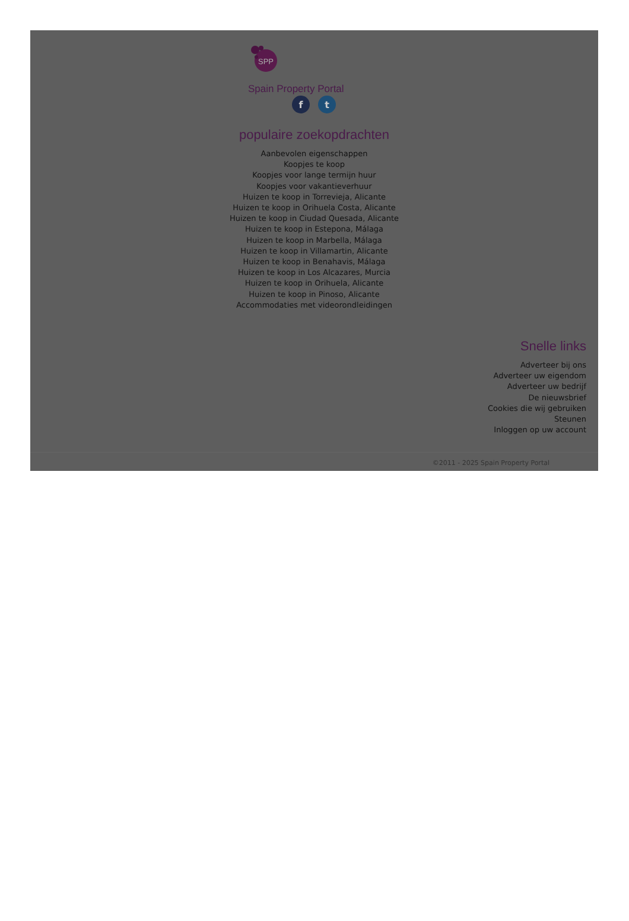SPP
Spain Property Portal
ft
populaire zoekopdrachten
Aanbevolen eigenschappen
Koopjes te koop
Koopjes voor lange termijn huur
Koopjes voor vakantieverhuur
Huizen te koop in Torrevieja, Alicante
Huizen te koop in Orihuela Costa, Alicante
Huizen te koop in Ciudad Quesada, Alicante
Huizen te koop in Estepona, Málaga
Huizen te koop in Marbella, Málaga
Huizen te koop in Villamartin, Alicante
Huizen te koop in Benahavis, Málaga
Huizen te koop in Los Alcazares, Murcia
Huizen te koop in Orihuela, Alicante
Huizen te koop in Pinoso, Alicante
Accommodaties met videorondleidingen
Snelle links
Adverteer bij ons
Adverteer uw eigendom
Adverteer uw bedrijf
De nieuwsbrief
Cookies die wij gebruiken
Steunen
Inloggen op uw account
©2011 - 2025 Spain Property Portal